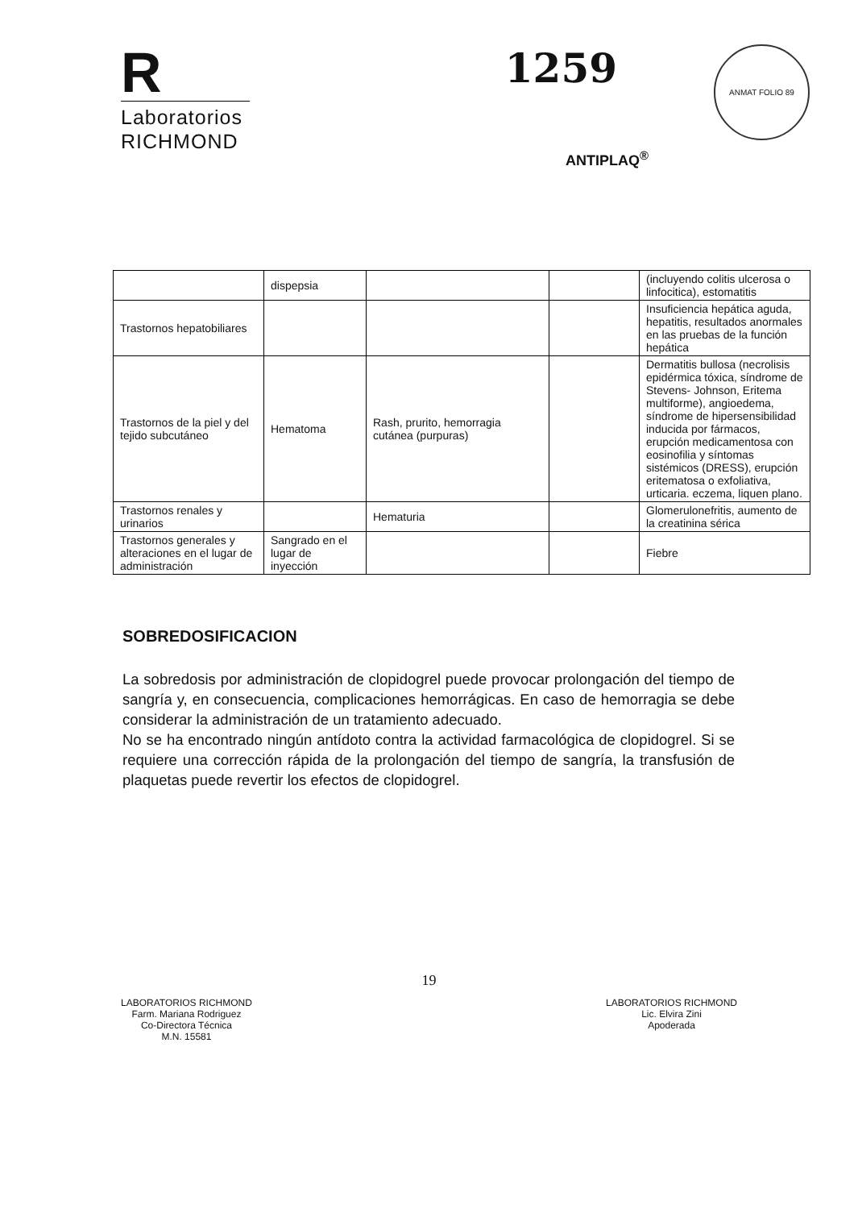R
Laboratorios
RICHMOND
1259 ANMAT FOLIO 89
ANTIPLAQ<sup>®</sup>
| | dispepsia | | | (incluyendo colitis ulcerosa o linfocitica), estomatitis |
| Trastornos hepatobiliares | | | | Insuficiencia hepática aguda, hepatitis, resultados anormales en las pruebas de la función hepática |
| Trastornos de la piel y del tejido subcutáneo | Hematoma | Rash, prurito, hemorragia cutánea (purpuras) | | Dermatitis bullosa (necrolisis epidérmica tóxica, síndrome de Stevens- Johnson, Eritema multiforme), angioedema, síndrome de hipersensibilidad inducida por fármacos, erupción medicamentosa con eosinofilia y síntomas sistémicos (DRESS), erupción eritematosa o exfoliativa, urticaria. eczema, liquen plano. |
| Trastornos renales y urinarios | | Hematuria | | Glomerulonefritis, aumento de la creatinina sérica |
| Trastornos generales y alteraciones en el lugar de administración | Sangrado en el lugar de inyección | | | Fiebre |
SOBREDOSIFICACION
La sobredosis por administración de clopidogrel puede provocar prolongación del tiempo de sangría y, en consecuencia, complicaciones hemorrágicas. En caso de hemorragia se debe considerar la administración de un tratamiento adecuado.
No se ha encontrado ningún antídoto contra la actividad farmacológica de clopidogrel. Si se requiere una corrección rápida de la prolongación del tiempo de sangría, la transfusión de plaquetas puede revertir los efectos de clopidogrel.
19
LABORATORIOS RICHMOND
Farm. Mariana Rodriguez
Co-Directora Técnica
M.N. 15581
LABORATORIOS RICHMOND
Lic. Elvira Zini
Apoderada